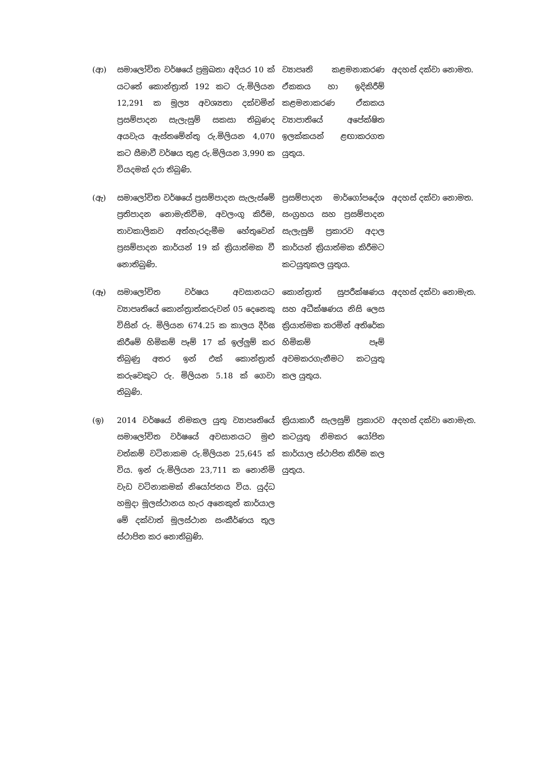| (ආ) | සමාලෝචිත වර්ෂයේ ප්‍රමුඛතා අදියර 10 ක් යටතේ කොන්ත්‍රාත් 192 කට රු.මිලියන 12,291 ක මූල්‍ය අවශ්‍යතා දක්වමින් ප්‍රසම්පාදන සැලැසුම් සකසා තිබුණද අයවැය ඇස්තමේන්තු රු.මිලියන 4,070 කට සීමාවී වර්ෂය තුළ රු.මිලියන 3,990 ක වියදමක් දරා තිබුණි. | ව්‍යාපෘති කළමනාකරණ ඒකකය හා ඉදිකිරීම් කළමනාකරණ ඒකකය ව්‍යාපාතියේ අපේක්ෂිත ඉලක්කයන් ළඟාකරගත යුතුය. | අදහස් දක්වා නොමත. |
| (ඇ) | සමාලෝචිත වර්ෂයේ ප්‍රසම්පාදන සැලැස්මේ ප්‍රතිපාදන නොමැතිවීම, අවලංගු කිරීම, තාවකාලිකව අත්හැරදැමීම හේතුවෙන් ප්‍රසම්පාදන කාර්යන් 19 ක් ක්‍රියාත්මක වී නොතිබුණි. | ප්‍රසම්පාදන මාර්ගෝපදේශ සංග්‍රහය සහ ප්‍රසම්පාදන සැලැසුම් ප්‍රකාරව අදාල කාර්යන් ක්‍රියාත්මක කිරීමට කටයුතුකල යුතුය. | අදහස් දක්වා නොමත. |
| (ඈ) | සමාලෝචිත වර්ෂය අවසානයට ව්‍යාපෘතියේ කොන්ත්‍රාත්කරුවන් 05 දෙනෙකු විසින් රු. මිලියන 674.25 ක කාලය දීර්ඝ කිරීමේ හිමිකම් පෑම් 17 ක් ඉල්ලුම් කර තිබුණු අතර ඉන් එක් කොන්ත්‍රාත් කරුවෙකුට රු. මිලියන 5.18 ක් ගෙවා තිබුණි. | කොන්ත්‍රාත් සුපරීක්ෂණය සහ අධීක්ෂණය නිසි ලෙස ක්‍රියාත්මක කරමින් අතිරේක හිමිකම් පෑම් අවමකරගැනීමට කටයුතු කල යුතුය. | අදහස් දක්වා නොමැත. |
| (ඉ) | 2014 වර්ෂයේ නිමකල යුතු ව්‍යාපෘතියේ සමාලෝචිත වර්ෂයේ අවසානයට මුළු වත්කම් වටිනාකම රු.මිලියන 25,645 ක් විය. ඉන් රු.මිලියන 23,711 ක නොනිමි වැඩ වටිනාකමක් නියෝජනය විය. යුද්ධ හමුදා මූලස්ථානය හැර අනෙකුත් කාර්යාල මේ දක්වාත් මූලස්ථාන සංකීර්ණය තුල ස්ථාපිත කර නොතිබුණි. | ක්‍රියාකාරී සැලසුම් ප්‍රකාරව කටයුතු නිමකර යෝජිත කාර්යාල ස්ථාපිත කිරීම කල යුතුය. | අදහස් දක්වා නොමැත. |